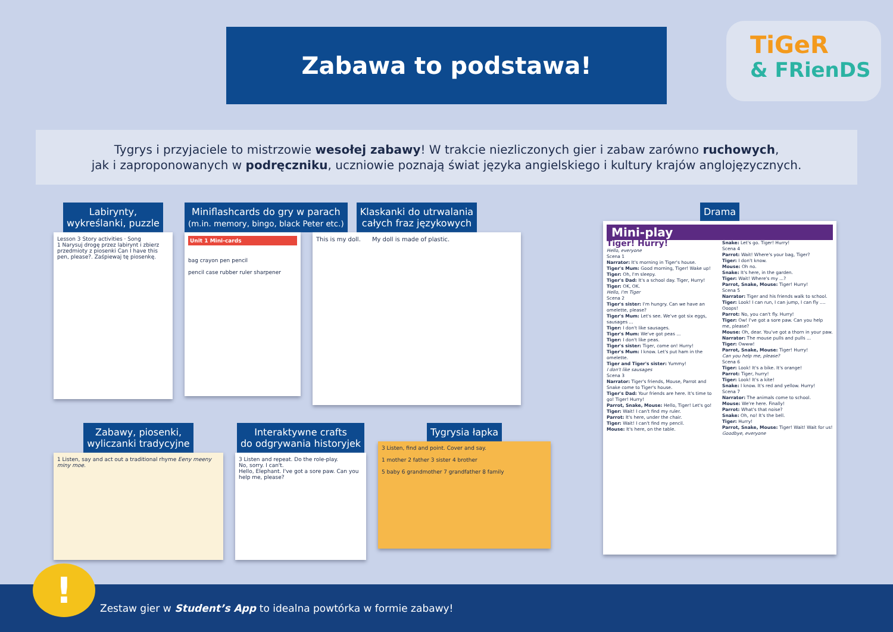Zabawa to podstawa!
TiGeR
& FRienDS
Tygrys i przyjaciele to mistrzowie wesołej zabawy! W trakcie niezliczonych gier i zabaw zarówno ruchowych,
jak i zaproponowanych w podręczniku, uczniowie poznają świat języka angielskiego i kultury krajów anglojęzycznych.
Labirynty,
wykreślanki, puzzle
Lesson 3 Story activities · Song
1 Narysuj drogę przez labirynt i zbierz przedmioty z piosenki Can I have this pen, please?. Zaśpiewaj tę piosenkę.
Miniflashcards do gry w parach
(m.in. memory, bingo, black Peter etc.)
Unit 1 Mini-cards
bag crayon pen pencil
pencil case rubber ruler sharpener
Klaskanki do utrwalania
całych fraz językowych
This is my doll. My doll is made of plastic.
Zabawy, piosenki,
wyliczanki tradycyjne
1 Listen, say and act out a traditional rhyme Eeny meeny miny moe.
Interaktywne crafts
do odgrywania historyjek
3 Listen and repeat. Do the role-play.
No, sorry. I can't.
Hello, Elephant. I've got a sore paw. Can you help me, please?
Tygrysia łapka
3 Listen, find and point. Cover and say.
1 mother 2 father 3 sister 4 brother
5 baby 6 grandmother 7 grandfather 8 family
Drama
Mini-play
Tiger! Hurry!
Hello, everyone
Scena 1
Narrator: It's morning in Tiger's house.
Tiger's Mum: Good morning, Tiger! Wake up!
Tiger: Oh, I'm sleepy.
Tiger's Dad: It's a school day. Tiger, Hurry!
Tiger: OK, OK.
Hello, I'm Tiger
Scena 2
Tiger's sister: I'm hungry. Can we have an omelette, please?
Tiger's Mum: Let's see. We've got six eggs, sausages ...
Tiger: I don't like sausages.
Tiger's Mum: We've got peas ...
Tiger: I don't like peas.
Tiger's sister: Tiger, come on! Hurry!
Tiger's Mum: I know. Let's put ham in the omelette.
Tiger and Tiger's sister: Yummy!
I don't like sausages
Scena 3
Narrator: Tiger's friends, Mouse, Parrot and Snake come to Tiger's house.
Tiger's Dad: Your friends are here. It's time to go! Tiger! Hurry!
Parrot, Snake, Mouse: Hello, Tiger! Let's go!
Tiger: Wait! I can't find my ruler.
Parrot: It's here, under the chair.
Tiger: Wait! I can't find my pencil.
Mouse: It's here, on the table.
Snake: Let's go. Tiger! Hurry!
Scena 4
Parrot: Wait! Where's your bag, Tiger?
Tiger: I don't know.
Mouse: Oh no.
Snake: It's here, in the garden.
Tiger: Wait! Where's my ...?
Parrot, Snake, Mouse: Tiger! Hurry!
Scena 5
Narrator: Tiger and his friends walk to school.
Tiger: Look! I can run, I can jump, I can fly .... Ooops!
Parrot: No, you can't fly. Hurry!
Tiger: Ow! I've got a sore paw. Can you help me, please?
Mouse: Oh, dear. You've got a thorn in your paw.
Narrator: The mouse pulls and pulls ...
Tiger: Owww!
Parrot, Snake, Mouse: Tiger! Hurry!
Can you help me, please?
Scena 6
Tiger: Look! It's a bike. It's orange!
Parrot: Tiger, hurry!
Tiger: Look! It's a kite!
Snake: I know. It's red and yellow. Hurry!
Scena 7
Narrator: The animals come to school.
Mouse: We're here. Finally!
Parrot: What's that noise?
Snake: Oh, no! It's the bell.
Tiger: Hurry!
Parrot, Snake, Mouse: Tiger! Wait! Wait for us!
Goodbye, everyone
Zestaw gier w Student’s App to idealna powtórka w formie zabawy!
!